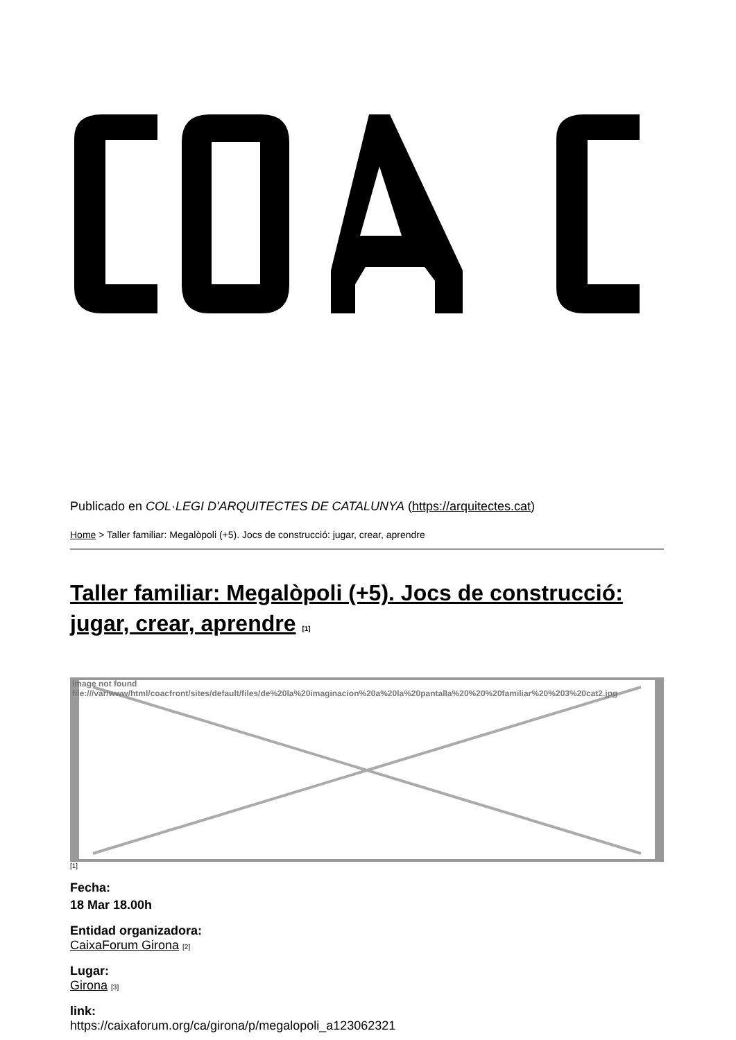Publicado en COL·LEGI D'ARQUITECTES DE CATALUNYA (https://arquitectes.cat)
Home > Taller familiar: Megalòpoli (+5). Jocs de construcció: jugar, crear, aprendre
Taller familiar: Megalòpoli (+5). Jocs de construcció: jugar, crear, aprendre [1]
Image not found
file:///var/www/html/coacfront/sites/default/files/de%20la%20imaginacion%20a%20la%20pantalla%20%20%20familiar%20%203%20cat2.jpg
[1]
Fecha:
18 Mar 18.00h
Entidad organizadora:
CaixaForum Girona [2]
Lugar:
Girona [3]
link:
https://caixaforum.org/ca/girona/p/megalopoli_a123062321